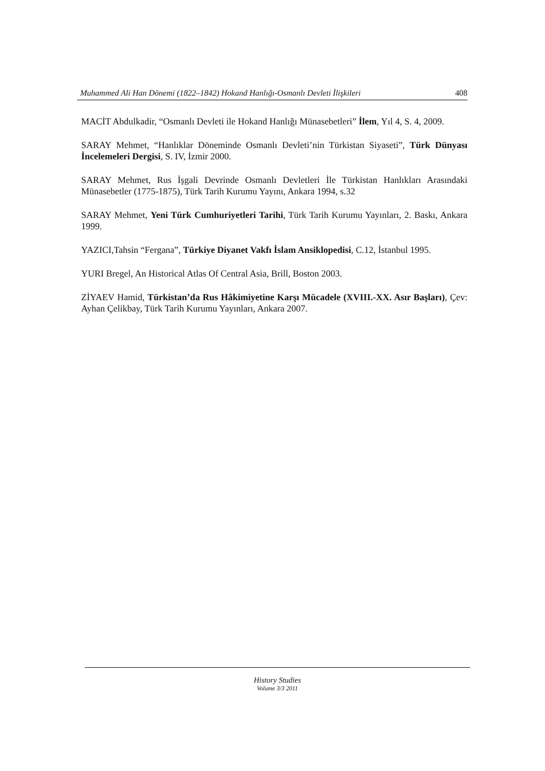Muhammed Ali Han Dönemi (1822–1842) Hokand Hanlığı-Osmanlı Devleti İlişkileri 408
MACİT Abdulkadir, “Osmanlı Devleti ile Hokand Hanlığı Münasebetleri” İlem, Yıl 4, S. 4, 2009.
SARAY Mehmet, “Hanlıklar Döneminde Osmanlı Devleti’nin Türkistan Siyaseti”, Türk Dünyası İncelemeleri Dergisi, S. IV, İzmir 2000.
SARAY Mehmet, Rus İşgali Devrinde Osmanlı Devletleri İle Türkistan Hanlıkları Arasındaki Münasebetler (1775-1875), Türk Tarih Kurumu Yayını, Ankara 1994, s.32
SARAY Mehmet, Yeni Türk Cumhuriyetleri Tarihi, Türk Tarih Kurumu Yayınları, 2. Baskı, Ankara 1999.
YAZICI,Tahsin “Fergana”, Türkiye Diyanet Vakfı İslam Ansiklopedisi, C.12, İstanbul 1995.
YURI Bregel, An Historical Atlas Of Central Asia, Brill, Boston 2003.
ZİYAEV Hamid, Türkistan’da Rus Hâkimiyetine Karşı Mücadele (XVIII.-XX. Asır Başları), Çev: Ayhan Çelikbay, Türk Tarih Kurumu Yayınları, Ankara 2007.
History Studies
Volume 3/3 2011